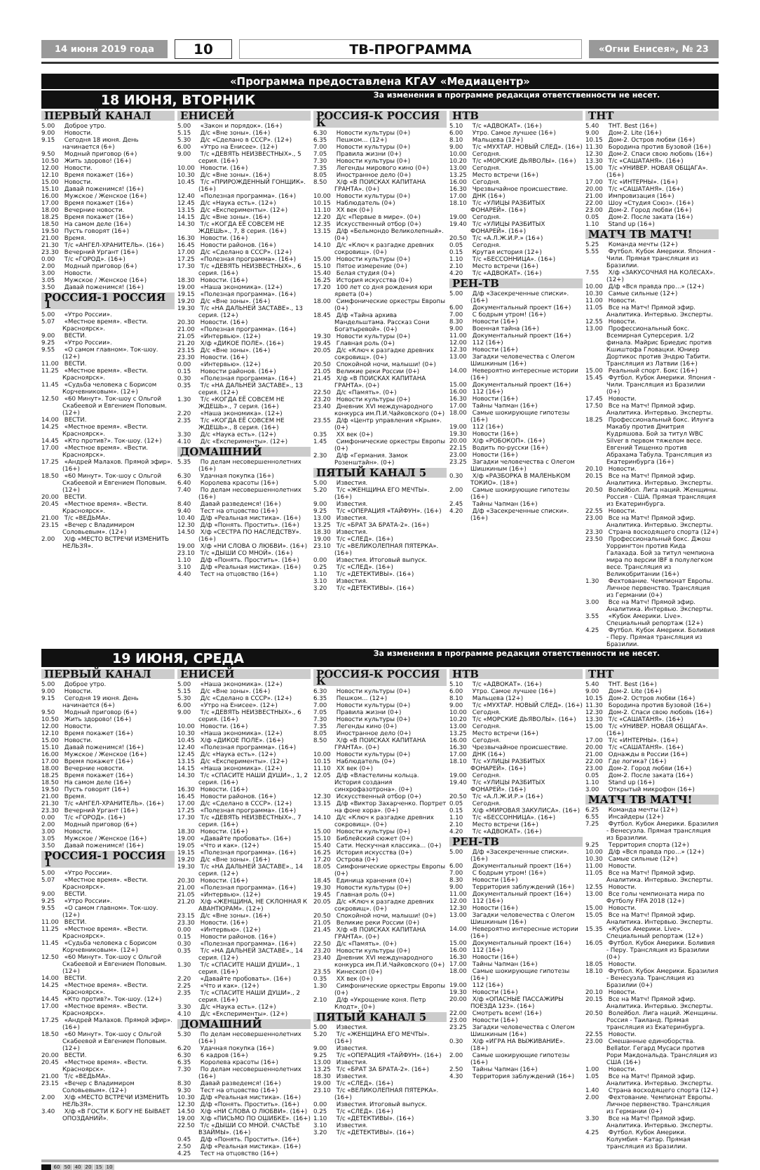14 июня 2019 года
10 ТВ-ПРОГРАММА
«Огни Енисея», № 23
«Программа предоставлена КГАУ «Медиацентр»
18 ИЮНЯ, ВТОРНИК
За изменения в программе редакция ответственности не несет.
ПЕРВЫЙ КАНАЛ
5.00 Доброе утро.
9.00 Новости.
9.15 Сегодня 18 июня. День начинается (6+)
9.50 Модный приговор (6+)
10.50 Жить здорово! (16+)
12.00 Новости.
12.10 Время покажет (16+)
15.00 Новости.
15.10 Давай поженимся! (16+)
16.00 Мужское / Женское (16+)
17.00 Время покажет (16+)
18.00 Вечерние новости.
18.25 Время покажет (16+)
18.50 На самом деле (16+)
19.50 Пусть говорят (16+)
21.00 Время.
21.30 Т/с «АНГЕЛ-ХРАНИТЕЛЬ». (16+)
23.30 Вечерний Ургант (16+)
0.00 Т/с «ГОРОД». (16+)
2.00 Модный приговор (6+)
3.00 Новости.
3.05 Мужское / Женское (16+)
3.50 Давай поженимся! (16+)
РОССИЯ-1 РОССИЯ 1
5.00 «Утро России».
5.07 «Местное время». «Вести. Красноярск».
9.00 ВЕСТИ.
9.25 «Утро России».
9.55 «О самом главном». Ток-шоу. (12+)
11.00 ВЕСТИ.
11.25 «Местное время». «Вести. Красноярск».
11.45 «Судьба человека с Борисом Корчевниковым». (12+)
12.50 «60 Минут». Ток-шоу с Ольгой Скабеевой и Евгением Поповым. (12+)
14.00 ВЕСТИ.
14.25 «Местное время». «Вести. Красноярск».
14.45 «Кто против?». Ток-шоу. (12+)
17.00 «Местное время». «Вести. Красноярск».
17.25 «Андрей Малахов. Прямой эфир». (16+)
18.50 «60 Минут». Ток-шоу с Ольгой Скабеевой и Евгением Поповым. (12+)
20.00 ВЕСТИ.
20.45 «Местное время». «Вести. Красноярск».
21.00 Т/с «ВЕДЬМА».
23.15 «Вечер с Владимиром Соловьевым». (12+)
2.00 Х/ф «МЕСТО ВСТРЕЧИ ИЗМЕНИТЬ НЕЛЬЗЯ».
ЕНИСЕЙ
5.00 «Закон и порядок». (16+)
5.15 Д/с «Вне зоны». (16+)
5.30 Д/с «Сделано в СССР». (12+)
6.00 «Утро на Енисее». (12+)
9.00 Т/с «ДЕВЯТЬ НЕИЗВЕСТНЫХ»., 5 серия. (16+)
10.00 Новости. (16+)
10.30 Д/с «Вне зоны». (16+)
10.45 Т/с «ПРИРОЖДЕННЫЙ ГОНЩИК». (16+)
12.40 «Полезная программа». (16+)
12.45 Д/с «Наука есть». (12+)
13.15 Д/с «Експерименты». (12+)
14.15 Д/с «Вне зоны». (16+)
14.30 Т/с «КОГДА ЕЁ СОВСЕМ НЕ ЖДЕШЬ»., 7, 8 серия. (16+)
16.30 Новости. (16+)
16.45 Новости районов. (16+)
17.00 Д/с «Сделано в СССР». (12+)
17.25 «Полезная программа». (16+)
17.30 Т/с «ДЕВЯТЬ НЕИЗВЕСТНЫХ»., 6 серия. (16+)
18.30 Новости. (16+)
19.00 «Наша экономика». (12+)
19.15 «Полезная программа». (16+)
19.20 Д/с «Вне зоны». (16+)
19.30 Т/с «НА ДАЛЬНЕЙ ЗАСТАВЕ»., 13 серия. (12+)
20.30 Новости. (16+)
21.00 «Полезная программа». (16+)
21.05 «Интервью». (12+)
21.20 Х/ф «ДИКОЕ ПОЛЕ». (16+)
23.15 Д/с «Вне зоны». (16+)
23.30 Новости. (16+)
0.00 «Интервью». (12+)
0.15 Новости районов. (16+)
0.30 «Полезная программа». (16+)
0.35 Т/с «НА ДАЛЬНЕЙ ЗАСТАВЕ»., 13 серия. (12+)
1.30 Т/с «КОГДА ЕЁ СОВСЕМ НЕ ЖДЕШЬ»., 7 серия. (16+)
2.20 «Наша экономика». (12+)
2.35 Т/с «КОГДА ЕЁ СОВСЕМ НЕ ЖДЕШЬ»., 8 серия. (16+)
3.30 Д/с «Наука есть». (12+)
4.10 Д/с «Експерименты». (12+)
ДОМАШНИЙ
5.35 По делам несовершеннолетних (16+)
6.30 Удачная покупка (16+)
6.40 Королева красоты (16+)
7.40 По делам несовершеннолетних (16+)
8.40 Давай разведемся! (16+)
9.40 Тест на отцовство (16+)
10.40 Д/ф «Реальная мистика». (16+)
12.30 Д/ф «Понять. Простить». (16+)
14.50 Х/ф «СЕСТРА ПО НАСЛЕДСТВУ». (16+)
19.00 Х/ф «НИ СЛОВА О ЛЮБВИ». (16+)
23.10 Т/с «ДЫШИ СО МНОЙ». (16+)
1.10 Д/ф «Понять. Простить». (16+)
3.10 Д/ф «Реальная мистика». (16+)
4.40 Тест на отцовство (16+)
РОССИЯ-К РОССИЯ К
6.30 Новости культуры (0+)
6.35 Пешком... (12+)
7.00 Новости культуры (0+)
7.05 Правила жизни (0+)
7.30 Новости культуры (0+)
7.35 Легенды мирового кино (0+)
8.05 Иностранное дело (0+)
8.50 Х/ф «В ПОИСКАХ КАПИТАНА ГРАНТА». (0+)
10.00 Новости культуры (0+)
10.15 Наблюдатель (0+)
11.10 ХХ век (0+)
12.20 Д/с «Первые в мире». (0+)
12.35 Искусственный отбор (0+)
13.15 Д/ф «Бельмондо Великолепный». (0+)
14.10 Д/с «Ключ к разгадке древних сокровищ». (0+)
15.00 Новости культуры (0+)
15.10 Пятое измерение (0+)
15.40 Белая студия (0+)
16.25 История искусства (0+)
17.20 100 лет со дня рождения юри ярвета (0+)
18.00 Симфонические оркестры Европы (0+)
18.45 Д/ф «Тайна архива Мандельштама. Рассказ Сони Богатыревой». (0+)
19.30 Новости культуры (0+)
19.45 Главная роль (0+)
20.05 Д/с «Ключ к разгадке древних сокровищ». (0+)
20.50 Спокойной ночи, малыши! (0+)
21.05 Великие реки России (0+)
21.45 Х/ф «В ПОИСКАХ КАПИТАНА ГРАНТА». (0+)
22.50 Д/с «Память». (0+)
23.20 Новости культуры (0+)
23.40 Дневник XVI международного конкурса им.П.И.Чайковского (0+)
23.55 Д/ф «Центр управления «Крым». (0+)
0.35 ХХ век (0+)
1.45 Симфонические оркестры Европы (0+)
2.30 Д/ф «Германия. Замок Розенштайн». (0+)
ПЯТЫЙ КАНАЛ 5
5.00 Известия.
5.20 Т/с «ЖЕНЩИНА ЕГО МЕЧТЫ». (16+)
9.00 Известия.
9.25 Т/с «ОПЕРАЦИЯ «ТАЙФУН». (16+)
13.00 Известия.
13.25 Т/с «БРАТ ЗА БРАТА-2». (16+)
18.30 Известия.
19.00 Т/с «СЛЕД». (16+)
23.10 Т/с «ВЕЛИКОЛЕПНАЯ ПЯТЕРКА». (16+)
0.00 Известия. Итоговый выпуск.
0.25 Т/с «СЛЕД». (16+)
1.10 Т/с «ДЕТЕКТИВЫ». (16+)
3.10 Известия.
3.20 Т/с «ДЕТЕКТИВЫ». (16+)
НТВ
5.10 Т/с «АДВОКАТ». (16+)
6.00 Утро. Самое лучшее (16+)
8.10 Мальцева (12+)
9.00 Т/с «МУХТАР. НОВЫЙ СЛЕД». (16+)
10.00 Сегодня.
10.20 Т/с «МОРСКИЕ ДЬЯВОЛЫ». (16+)
13.00 Сегодня.
13.25 Место встречи (16+)
16.00 Сегодня.
16.30 Чрезвычайное происшествие.
17.00 ДНК (16+)
18.10 Т/с «УЛИЦЫ РАЗБИТЫХ ФОНАРЕЙ». (16+)
19.00 Сегодня.
19.40 Т/с «УЛИЦЫ РАЗБИТЫХ ФОНАРЕЙ». (16+)
20.50 Т/с «А.Л.Ж.И.Р.» (16+)
0.05 Сегодня.
0.15 Крутая история (12+)
1.10 Т/с «БЕССОННИЦА». (16+)
2.10 Место встречи (16+)
4.20 Т/с «АДВОКАТ». (16+)
РЕН-ТВ
5.00 Д/ф «Засекреченные списки». (16+)
6.00 Документальный проект (16+)
7.00 С бодрым утром! (16+)
8.30 Новости (16+)
9.00 Военная тайна (16+)
11.00 Документальный проект (16+)
12.00 112 (16+)
12.30 Новости (16+)
13.00 Загадки человечества с Олегом Шишкиным (16+)
14.00 Невероятно интересные истории (16+)
15.00 Документальный проект (16+)
16.00 112 (16+)
16.30 Новости (16+)
17.00 Тайны Чапман (16+)
18.00 Самые шокирующие гипотезы (16+)
19.00 112 (16+)
19.30 Новости (16+)
20.00 Х/ф «РОБОКОП». (16+)
22.15 Водить по-русски (16+)
23.00 Новости (16+)
23.25 Загадки человечества с Олегом Шишкиным (16+)
0.30 Х/ф «РАЗБОРКА В МАЛЕНЬКОМ ТОКИО». (18+)
2.00 Самые шокирующие гипотезы (16+)
2.45 Тайны Чапман (16+)
4.20 Д/ф «Засекреченные списки». (16+)
ТНТ
5.40 ТНТ. Best (16+)
9.00 Дом-2. Lite (16+)
10.15 Дом-2. Остров любви (16+)
11.30 Бородина против Бузовой (16+)
12.30 Дом-2. Спаси свою любовь (16+)
13.30 Т/с «САШАТАНЯ». (16+)
15.00 Т/с «УНИВЕР. НОВАЯ ОБЩАГА». (16+)
17.00 Т/с «ИНТЕРНЫ». (16+)
20.00 Т/с «САШАТАНЯ». (16+)
21.00 Импровизация (16+)
22.00 Шоу «Студия Союз». (16+)
23.00 Дом-2. Город любви (16+)
0.05 Дом-2. После заката (16+)
1.10 Stand up (16+)
МАТЧ ТВ МАТЧ!
5.25 Команда мечты (12+)
5.55 Футбол. Кубок Америки. Япония - Чили. Прямая трансляция из Бразилии.
7.55 Х/ф «ЗАКУСОЧНАЯ НА КОЛЕСАХ». (12+)
10.00 Д/ф «Вся правда про…» (12+)
10.30 Самые сильные (12+)
11.00 Новости.
11.05 Все на Матч! Прямой эфир. Аналитика. Интервью. Эксперты.
12.55 Новости.
13.00 Профессиональный бокс. Всемирная Суперсерия. 1/2 финала. Майрис Бриедис против Кшиштофа Гловацки. Юниер Дортикос против Эндрю Табити. Трансляция из Латвии (16+)
15.00 Реальный спорт. Бокс (16+)
15.45 Футбол. Кубок Америки. Япония - Чили. Трансляция из Бразилии (0+)
17.45 Новости.
17.50 Все на Матч! Прямой эфир. Аналитика. Интервью. Эксперты.
18.25 Профессиональный бокс. Илунга Макабу против Дмитрия Кудряшова. Бой за титул WBC Silver в первом тяжелом весе. Евгений Тищенко против Абрахама Табула. Трансляция из Екатеринбурга (16+)
20.10 Новости.
20.15 Все на Матч! Прямой эфир. Аналитика. Интервью. Эксперты.
20.50 Волейбол. Лига наций. Женщины. Россия - США. Прямая трансляция из Екатеринбурга.
22.55 Новости.
23.00 Все на Матч! Прямой эфир. Аналитика. Интервью. Эксперты.
23.30 Страна восходящего спорта (12+)
23.50 Профессиональный бокс. Джош Уоррингтон против Кида Галахада. Бой за титул чемпиона мира по версии IBF в полулегком весе. Трансляция из Великобритании (16+)
1.30 Фехтование. Чемпионат Европы. Личное первенство. Трансляция из Германии (0+)
3.00 Все на Матч! Прямой эфир. Аналитика. Интервью. Эксперты.
3.55 «Кубок Америки. Live». Специальный репортаж (12+)
4.25 Футбол. Кубок Америки. Боливия - Перу. Прямая трансляция из Бразилии.
19 ИЮНЯ, СРЕДА
За изменения в программе редакция ответственности не несет.
ПЕРВЫЙ КАНАЛ
5.00 Доброе утро.
9.00 Новости.
9.15 Сегодня 19 июня. День начинается (6+)
9.50 Модный приговор (6+)
10.50 Жить здорово! (16+)
12.00 Новости.
12.10 Время покажет (16+)
15.00 Новости.
15.10 Давай поженимся! (16+)
16.00 Мужское / Женское (16+)
17.00 Время покажет (16+)
18.00 Вечерние новости.
18.25 Время покажет (16+)
18.50 На самом деле (16+)
19.50 Пусть говорят (16+)
21.00 Время.
21.30 Т/с «АНГЕЛ-ХРАНИТЕЛЬ». (16+)
23.30 Вечерний Ургант (16+)
0.00 Т/с «ГОРОД». (16+)
2.00 Модный приговор (6+)
3.00 Новости.
3.05 Мужское / Женское (16+)
3.50 Давай поженимся! (16+)
РОССИЯ-1 РОССИЯ 1
5.00 «Утро России».
5.07 «Местное время». «Вести. Красноярск».
9.00 ВЕСТИ.
9.25 «Утро России».
9.55 «О самом главном». Ток-шоу. (12+)
11.00 ВЕСТИ.
11.25 «Местное время». «Вести. Красноярск».
11.45 «Судьба человека с Борисом Корчевниковым». (12+)
12.50 «60 Минут». Ток-шоу с Ольгой Скабеевой и Евгением Поповым. (12+)
14.00 ВЕСТИ.
14.25 «Местное время». «Вести. Красноярск».
14.45 «Кто против?». Ток-шоу. (12+)
17.00 «Местное время». «Вести. Красноярск».
17.25 «Андрей Малахов. Прямой эфир». (16+)
18.50 «60 Минут». Ток-шоу с Ольгой Скабеевой и Евгением Поповым. (12+)
20.00 ВЕСТИ.
20.45 «Местное время». «Вести. Красноярск».
21.00 Т/с «ВЕДЬМА».
23.15 «Вечер с Владимиром Соловьевым». (12+)
2.00 Х/ф «МЕСТО ВСТРЕЧИ ИЗМЕНИТЬ НЕЛЬЗЯ».
3.40 Х/ф «В ГОСТИ К БОГУ НЕ БЫВАЕТ ОПОЗДАНИЙ».
ЕНИСЕЙ
5.00 «Наша экономика». (12+)
5.15 Д/с «Вне зоны». (16+)
5.30 Д/с «Сделано в СССР». (12+)
6.00 «Утро на Енисее». (12+)
9.00 Т/с «ДЕВЯТЬ НЕИЗВЕСТНЫХ»., 6 серия. (16+)
10.00 Новости. (16+)
10.30 «Наша экономика». (12+)
10.45 Х/ф «ДИКОЕ ПОЛЕ». (16+)
12.40 «Полезная программа». (16+)
12.45 Д/с «Наука есть». (12+)
13.15 Д/с «Експерименты». (12+)
14.15 «Наша экономика». (12+)
14.30 Т/с «СПАСИТЕ НАШИ ДУШИ»., 1, 2 серия. (16+)
16.30 Новости. (16+)
16.45 Новости районов. (16+)
17.00 Д/с «Сделано в СССР». (12+)
17.25 «Полезная программа». (16+)
17.30 Т/с «ДЕВЯТЬ НЕИЗВЕСТНЫХ»., 7 серия. (16+)
18.30 Новости. (16+)
19.00 «Давайте пробовать». (16+)
19.05 «Что и как». (12+)
19.15 «Полезная программа». (16+)
19.20 Д/с «Вне зоны». (16+)
19.30 Т/с «НА ДАЛЬНЕЙ ЗАСТАВЕ»., 14 серия. (12+)
20.30 Новости. (16+)
21.00 «Полезная программа». (16+)
21.05 «Интервью». (12+)
21.20 Х/ф «ЖЕНЩИНА, НЕ СКЛОННАЯ К АВАНТЮРАМ». (12+)
23.15 Д/с «Вне зоны». (16+)
23.30 Новости. (16+)
0.00 «Интервью». (12+)
0.15 Новости районов. (16+)
0.30 «Полезная программа». (16+)
0.35 Т/с «НА ДАЛЬНЕЙ ЗАСТАВЕ»., 14 серия. (12+)
1.30 Т/с «СПАСИТЕ НАШИ ДУШИ»., 1 серия. (16+)
2.20 «Давайте пробовать». (16+)
2.25 «Что и как». (12+)
2.35 Т/с «СПАСИТЕ НАШИ ДУШИ»., 2 серия. (16+)
3.30 Д/с «Наука есть». (12+)
4.10 Д/с «Експерименты». (12+)
ДОМАШНИЙ
5.30 По делам несовершеннолетних (16+)
6.20 Удачная покупка (16+)
6.30 6 кадров (16+)
6.35 Королева красоты (16+)
7.30 По делам несовершеннолетних (16+)
8.30 Давай разведемся! (16+)
9.30 Тест на отцовство (16+)
10.30 Д/ф «Реальная мистика». (16+)
12.30 Д/ф «Понять. Простить». (16+)
14.50 Х/ф «НИ СЛОВА О ЛЮБВИ». (16+)
19.00 Х/ф «ПИСЬМО ПО ОШИБКЕ». (16+)
22.50 Т/с «ДЫШИ СО МНОЙ. СЧАСТЬЕ ВЗАЙМЫ». (16+)
0.45 Д/ф «Понять. Простить». (16+)
2.50 Д/ф «Реальная мистика». (16+)
4.25 Тест на отцовство (16+)
РОССИЯ-К РОССИЯ К
6.30 Новости культуры (0+)
6.35 Пешком... (12+)
7.00 Новости культуры (0+)
7.05 Правила жизни (0+)
7.30 Новости культуры (0+)
7.35 Легенды кино (0+)
8.05 Иностранное дело (0+)
8.50 Х/ф «В ПОИСКАХ КАПИТАНА ГРАНТА». (0+)
10.00 Новости культуры (0+)
10.15 Наблюдатель (0+)
11.10 ХХ век (0+)
12.05 Д/ф «Властелины кольца. История создания синхрофазотрона». (0+)
12.30 Искусственный отбор (0+)
13.15 Д/ф «Виктор Захарченко. Портрет на фоне хора». (0+)
14.10 Д/с «Ключ к разгадке древних сокровищ». (0+)
15.00 Новости культуры (0+)
15.10 Библейский сюжет (0+)
15.40 Сати. Нескучная классика... (0+)
16.25 История искусства (0+)
17.20 Острова (0+)
18.05 Симфонические оркестры Европы (0+)
18.45 Единица хранения (0+)
19.30 Новости культуры (0+)
19.45 Главная роль (0+)
20.05 Д/с «Ключ к разгадке древних сокровищ». (0+)
20.50 Спокойной ночи, малыши! (0+)
21.05 Великие реки России (0+)
21.45 Х/ф «В ПОИСКАХ КАПИТАНА ГРАНТА». (0+)
22.50 Д/с «Память». (0+)
23.20 Новости культуры (0+)
23.40 Дневник XVI международного конкурса им.П.И.Чайковского (0+)
23.55 Кинескоп (0+)
0.35 ХХ век (0+)
1.30 Симфонические оркестры Европы (0+)
2.10 Д/ф «Укрощение коня. Петр Клодт». (0+)
ПЯТЫЙ КАНАЛ 5
5.00 Известия.
5.20 Т/с «ЖЕНЩИНА ЕГО МЕЧТЫ». (16+)
9.00 Известия.
9.25 Т/с «ОПЕРАЦИЯ «ТАЙФУН». (16+)
13.00 Известия.
13.25 Т/с «БРАТ ЗА БРАТА-2». (16+)
18.30 Известия.
19.00 Т/с «СЛЕД». (16+)
23.10 Т/с «ВЕЛИКОЛЕПНАЯ ПЯТЕРКА». (16+)
0.00 Известия. Итоговый выпуск.
0.25 Т/с «СЛЕД». (16+)
1.10 Т/с «ДЕТЕКТИВЫ». (16+)
3.10 Известия.
3.20 Т/с «ДЕТЕКТИВЫ». (16+)
НТВ
5.10 Т/с «АДВОКАТ». (16+)
6.00 Утро. Самое лучшее (16+)
8.10 Мальцева (12+)
9.00 Т/с «МУХТАР. НОВЫЙ СЛЕД». (16+)
10.00 Сегодня.
10.20 Т/с «МОРСКИЕ ДЬЯВОЛЫ». (16+)
13.00 Сегодня.
13.25 Место встречи (16+)
16.00 Сегодня.
16.30 Чрезвычайное происшествие.
17.00 ДНК (16+)
18.10 Т/с «УЛИЦЫ РАЗБИТЫХ ФОНАРЕЙ». (16+)
19.00 Сегодня.
19.40 Т/с «УЛИЦЫ РАЗБИТЫХ ФОНАРЕЙ». (16+)
20.50 Т/с «А.Л.Ж.И.Р.» (16+)
0.05 Сегодня.
0.15 Х/ф «МИРОВАЯ ЗАКУЛИСА». (16+)
1.10 Т/с «БЕССОННИЦА». (16+)
2.10 Место встречи (16+)
4.20 Т/с «АДВОКАТ». (16+)
РЕН-ТВ
5.00 Д/ф «Засекреченные списки». (16+)
6.00 Документальный проект (16+)
7.00 С бодрым утром! (16+)
8.30 Новости (16+)
9.00 Территория заблуждений (16+)
11.00 Документальный проект (16+)
12.00 112 (16+)
12.30 Новости (16+)
13.00 Загадки человечества с Олегом Шишкиным (16+)
14.00 Невероятно интересные истории (16+)
15.00 Документальный проект (16+)
16.00 112 (16+)
16.30 Новости (16+)
17.00 Тайны Чапман (16+)
18.00 Самые шокирующие гипотезы (16+)
19.00 112 (16+)
19.30 Новости (16+)
20.00 Х/ф «ОПАСНЫЕ ПАССАЖИРЫ ПОЕЗДА 123». (16+)
22.00 Смотреть всем! (16+)
23.00 Новости (16+)
23.25 Загадки человечества с Олегом Шишкиным (16+)
0.30 Х/ф «ИГРА НА ВЫЖИВАНИЕ». (18+)
2.00 Самые шокирующие гипотезы (16+)
2.50 Тайны Чапман (16+)
4.30 Территория заблуждений (16+)
ТНТ
5.40 ТНТ. Best (16+)
9.00 Дом-2. Lite (16+)
10.15 Дом-2. Остров любви (16+)
11.30 Бородина против Бузовой (16+)
12.30 Дом-2. Спаси свою любовь (16+)
13.30 Т/с «САШАТАНЯ». (16+)
15.00 Т/с «УНИВЕР. НОВАЯ ОБЩАГА». (16+)
17.00 Т/с «ИНТЕРНЫ». (16+)
20.00 Т/с «САШАТАНЯ». (16+)
21.00 Однажды в России (16+)
22.00 Где логика? (16+)
23.00 Дом-2. Город любви (16+)
0.05 Дом-2. После заката (16+)
1.10 Stand up (16+)
3.00 Открытый микрофон (16+)
МАТЧ ТВ МАТЧ!
6.25 Команда мечты (12+)
6.55 Инсайдеры (12+)
7.25 Футбол. Кубок Америки. Бразилия - Венесуэла. Прямая трансляция из Бразилии.
9.25 Территория спорта (12+)
10.00 Д/ф «Вся правда про…» (12+)
10.30 Самые сильные (12+)
11.00 Новости.
11.05 Все на Матч! Прямой эфир. Аналитика. Интервью. Эксперты.
12.55 Новости.
13.00 Все голы чемпионата мира по Футболу FIFA 2018 (12+)
15.00 Новости.
15.05 Все на Матч! Прямой эфир. Аналитика. Интервью. Эксперты.
15.35 «Кубок Америки. Live». Специальный репортаж (12+)
16.05 Футбол. Кубок Америки. Боливия - Перу. Трансляция из Бразилии (0+)
18.05 Новости.
18.10 Футбол. Кубок Америки. Бразилия - Венесуэла. Трансляция из Бразилии (0+)
20.10 Новости.
20.15 Все на Матч! Прямой эфир. Аналитика. Интервью. Эксперты.
20.50 Волейбол. Лига наций. Женщины. Россия - Таиланд. Прямая трансляция из Екатеринбурга.
22.55 Новости.
23.00 Смешанные единоборства. Bellator. Гегард Мусаси против Рори Макдональда. Трансляция из США (16+)
1.00 Новости.
1.05 Все на Матч! Прямой эфир. Аналитика. Интервью. Эксперты.
1.40 Страна восходящего спорта (12+)
2.00 Фехтование. Чемпионат Европы. Личное первенство. Трансляция из Германии (0+)
3.30 Все на Матч! Прямой эфир. Аналитика. Интервью. Эксперты.
4.25 Футбол. Кубок Америки. Колумбия - Катар. Прямая трансляция из Бразилии.
60 50 40 20 15 10